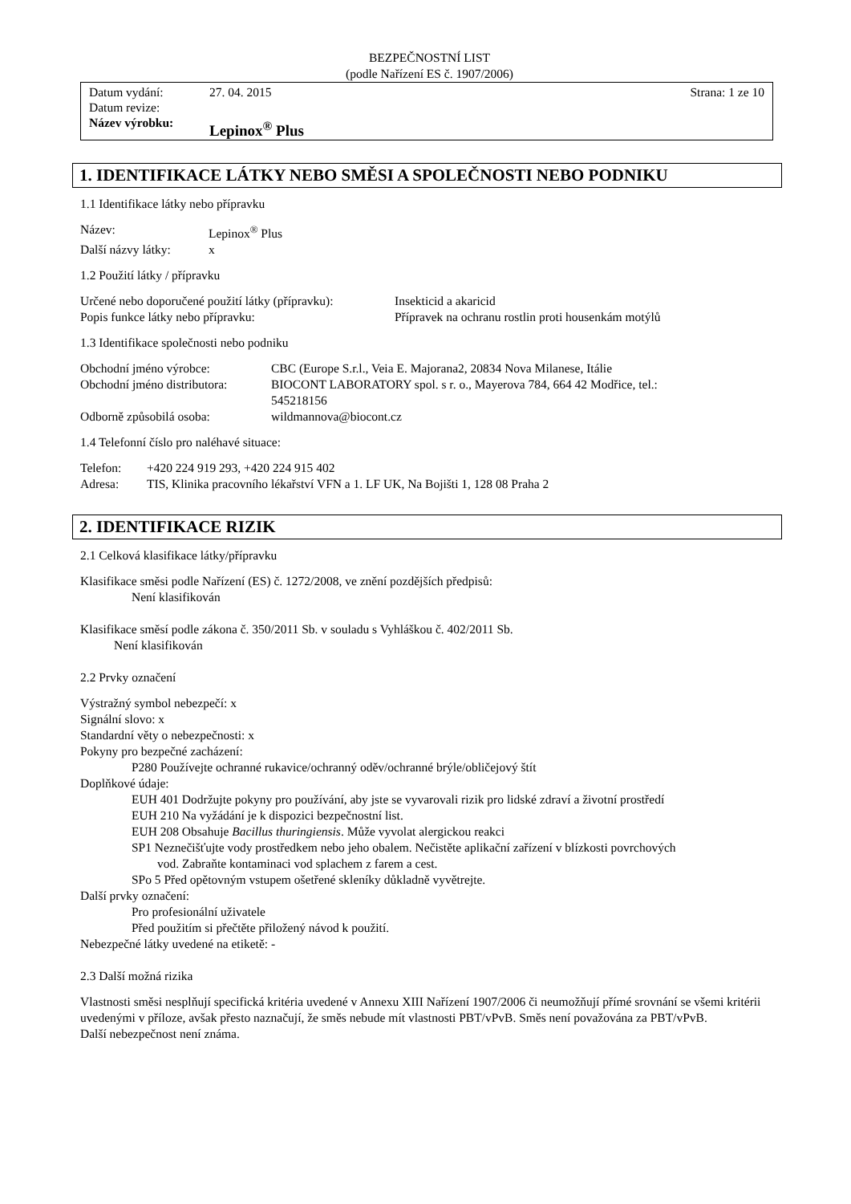BEZPEČNOSTNÍ LIST
(podle Nařízení ES č. 1907/2006)
| Datum vydání: | 27. 04. 2015 | Strana: 1 ze 10 |
| Datum revize: | | |
| Název výrobku: | Lepinox<sup>®</sup> Plus | |
1. IDENTIFIKACE LÁTKY NEBO SMĚSI A SPOLEČNOSTI NEBO PODNIKU
1.1 Identifikace látky nebo přípravku
| Název: | Lepinox<sup>®</sup> Plus |
| Další názvy látky: | x |
1.2 Použití látky / přípravku
| Určené nebo doporučené použití látky (přípravku): | Insekticid a akaricid |
| Popis funkce látky nebo přípravku: | Přípravek na ochranu rostlin proti housenkám motýlů |
1.3 Identifikace společnosti nebo podniku
| Obchodní jméno výrobce: | CBC (Europe S.r.l., Veia E. Majorana2, 20834 Nova Milanese, Itálie |
| Obchodní jméno distributora: | BIOCONT LABORATORY spol. s r. o., Mayerova 784, 664 42 Modřice, tel.: 545218156 |
| Odborně způsobilá osoba: | wildmannova@biocont.cz |
1.4 Telefonní číslo pro naléhavé situace:
| Telefon: | +420 224 919 293, +420 224 915 402 |
| Adresa: | TIS, Klinika pracovního lékařství VFN a 1. LF UK, Na Bojišti 1, 128 08 Praha 2 |
2. IDENTIFIKACE RIZIK
2.1 Celková klasifikace látky/přípravku
Klasifikace směsi podle Nařízení (ES) č. 1272/2008, ve znění pozdějších předpisů:
Není klasifikován
Klasifikace směsí podle zákona č. 350/2011 Sb. v souladu s Vyhláškou č. 402/2011 Sb.
Není klasifikován
2.2 Prvky označení
Výstražný symbol nebezpečí: x
Signální slovo: x
Standardní věty o nebezpečnosti: x
Pokyny pro bezpečné zacházení:
P280 Používejte ochranné rukavice/ochranný oděv/ochranné brýle/obličejový štít
Doplňkové údaje:
EUH 401 Dodržujte pokyny pro používání, aby jste se vyvarovali rizik pro lidské zdraví a životní prostředí
EUH 210 Na vyžádání je k dispozici bezpečnostní list.
EUH 208 Obsahuje Bacillus thuringiensis. Může vyvolat alergickou reakci
SP1 Neznečišťujte vody prostředkem nebo jeho obalem. Nečistěte aplikační zařízení v blízkosti povrchových
vod. Zabraňte kontaminaci vod splachem z farem a cest.
SPo 5 Před opětovným vstupem ošetřené skleníky důkladně vyvětrejte.
Další prvky označení:
Pro profesionální uživatele
Před použitím si přečtěte přiložený návod k použití.
Nebezpečné látky uvedené na etiketě: -
2.3 Další možná rizika
Vlastnosti směsi nesplňují specifická kritéria uvedené v Annexu XIII Nařízení 1907/2006 či neumožňují přímé srovnání se všemi kritérii uvedenými v příloze, avšak přesto naznačují, že směs nebude mít vlastnosti PBT/vPvB. Směs není považována za PBT/vPvB.
Další nebezpečnost není známa.